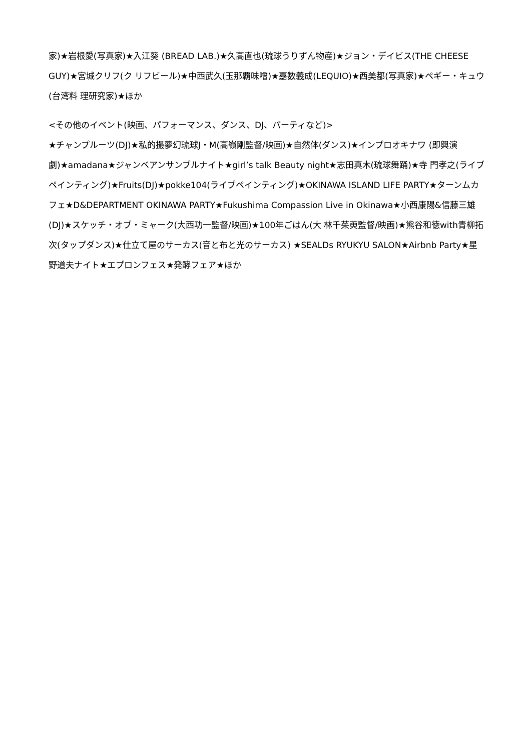家)★岩根愛(写真家)★入江葵 (BREAD LAB.)★久高直也(琉球うりずん物産)★ジョン・デイビス(THE CHEESE GUY)★宮城クリフ(ク リフビール)★中西武久(玉那覇味噌)★嘉数義成(LEQUIO)★西美都(写真家)★ペギー・キュウ(台湾料 理研究家)★ほか
<その他のイベント(映画、パフォーマンス、ダンス、DJ、パーティなど)>
★チャンプルーツ(DJ)★私的撮夢幻琉球J・M(高嶺剛監督/映画)★自然体(ダンス)★インプロオキナワ (即興演劇)★amadana★ジャンベアンサンブルナイト★girl’s talk Beauty night★志田真木(琉球舞踊)★寺 門孝之(ライブペインティング)★Fruits(DJ)★pokke104(ライブペインティング)★OKINAWA ISLAND LIFE PARTY★ターンムカフェ★D&DEPARTMENT OKINAWA PARTY★Fukushima Compassion Live in Okinawa★小西康陽&信藤三雄(DJ)★スケッチ・オブ・ミャーク(大西功一監督/映画)★100年ごはん(大 林千茱萸監督/映画)★熊谷和徳with青柳拓次(タップダンス)★仕立て屋のサーカス(音と布と光のサーカス) ★SEALDs RYUKYU SALON★Airbnb Party★星野道夫ナイト★エプロンフェス★発酵フェア★ほか